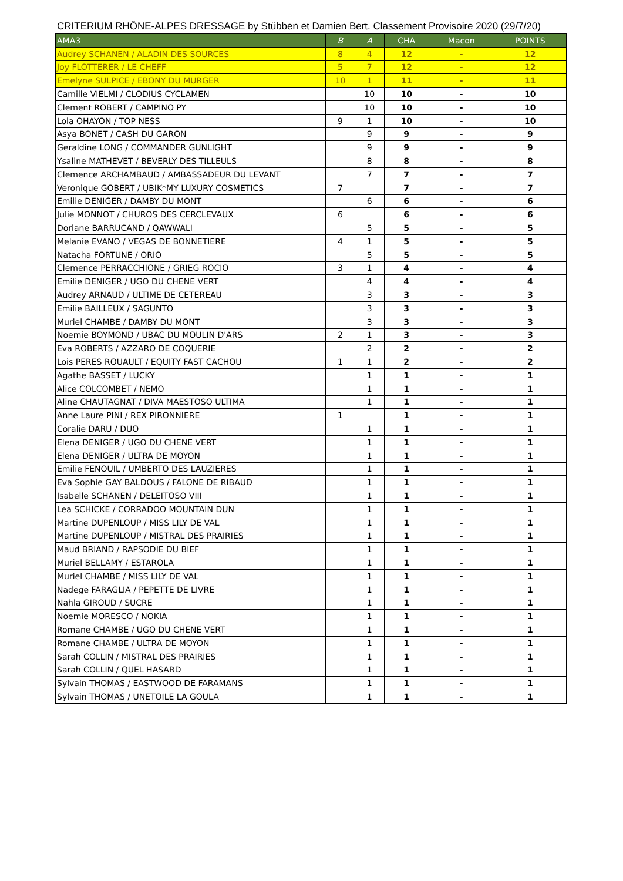CRITERIUM RHÔNE-ALPES DRESSAGE by Stübben et Damien Bert. Classement Provisoire 2020 (29/7/20)
| AMA3 | B | A | CHA | Macon | POINTS |
| --- | --- | --- | --- | --- | --- |
| Audrey SCHANEN / ALADIN DES SOURCES | 8 | 4 | 12 | - | 12 |
| Joy FLOTTERER / LE CHEFF | 5 | 7 | 12 | - | 12 |
| Emelyne SULPICE / EBONY DU MURGER | 10 | 1 | 11 | - | 11 |
| Camille VIELMI / CLODIUS CYCLAMEN | | 10 | 10 | - | 10 |
| Clement ROBERT / CAMPINO PY | | 10 | 10 | - | 10 |
| Lola OHAYON / TOP NESS | 9 | 1 | 10 | - | 10 |
| Asya BONET / CASH DU GARON | | 9 | 9 | - | 9 |
| Geraldine LONG / COMMANDER GUNLIGHT | | 9 | 9 | - | 9 |
| Ysaline MATHEVET / BEVERLY DES TILLEULS | | 8 | 8 | - | 8 |
| Clemence ARCHAMBAUD / AMBASSADEUR DU LEVANT | | 7 | 7 | - | 7 |
| Veronique GOBERT / UBIK*MY LUXURY COSMETICS | 7 | | 7 | - | 7 |
| Emilie DENIGER / DAMBY DU MONT | | 6 | 6 | - | 6 |
| Julie MONNOT / CHUROS DES CERCLEVAUX | 6 | | 6 | - | 6 |
| Doriane BARRUCAND / QAWWALI | | 5 | 5 | - | 5 |
| Melanie EVANO / VEGAS DE BONNETIERE | 4 | 1 | 5 | - | 5 |
| Natacha FORTUNE / ORIO | | 5 | 5 | - | 5 |
| Clemence PERRACCHIONE / GRIEG ROCIO | 3 | 1 | 4 | - | 4 |
| Emilie DENIGER / UGO DU CHENE VERT | | 4 | 4 | - | 4 |
| Audrey ARNAUD / ULTIME DE CETEREAU | | 3 | 3 | - | 3 |
| Emilie BAILLEUX / SAGUNTO | | 3 | 3 | - | 3 |
| Muriel CHAMBE / DAMBY DU MONT | | 3 | 3 | - | 3 |
| Noemie BOYMOND / UBAC DU MOULIN D'ARS | 2 | 1 | 3 | - | 3 |
| Eva ROBERTS / AZZARO DE COQUERIE | | 2 | 2 | - | 2 |
| Lois PERES ROUAULT / EQUITY FAST CACHOU | 1 | 1 | 2 | - | 2 |
| Agathe BASSET / LUCKY | | 1 | 1 | - | 1 |
| Alice COLCOMBET / NEMO | | 1 | 1 | - | 1 |
| Aline CHAUTAGNAT / DIVA MAESTOSO ULTIMA | | 1 | 1 | - | 1 |
| Anne Laure PINI / REX PIRONNIERE | 1 | | 1 | - | 1 |
| Coralie DARU / DUO | | 1 | 1 | - | 1 |
| Elena DENIGER / UGO DU CHENE VERT | | 1 | 1 | - | 1 |
| Elena DENIGER / ULTRA DE MOYON | | 1 | 1 | - | 1 |
| Emilie FENOUIL / UMBERTO DES LAUZIERES | | 1 | 1 | - | 1 |
| Eva Sophie GAY BALDOUS / FALONE DE RIBAUD | | 1 | 1 | - | 1 |
| Isabelle SCHANEN / DELEITOSO VIII | | 1 | 1 | - | 1 |
| Lea SCHICKE / CORRADOO MOUNTAIN DUN | | 1 | 1 | - | 1 |
| Martine DUPENLOUP / MISS LILY DE VAL | | 1 | 1 | - | 1 |
| Martine DUPENLOUP / MISTRAL DES PRAIRIES | | 1 | 1 | - | 1 |
| Maud BRIAND / RAPSODIE DU BIEF | | 1 | 1 | - | 1 |
| Muriel BELLAMY / ESTAROLA | | 1 | 1 | - | 1 |
| Muriel CHAMBE / MISS LILY DE VAL | | 1 | 1 | - | 1 |
| Nadege FARAGLIA / PEPETTE DE LIVRE | | 1 | 1 | - | 1 |
| Nahla GIROUD / SUCRE | | 1 | 1 | - | 1 |
| Noemie MORESCO / NOKIA | | 1 | 1 | - | 1 |
| Romane CHAMBE / UGO DU CHENE VERT | | 1 | 1 | - | 1 |
| Romane CHAMBE / ULTRA DE MOYON | | 1 | 1 | - | 1 |
| Sarah COLLIN / MISTRAL DES PRAIRIES | | 1 | 1 | - | 1 |
| Sarah COLLIN / QUEL HASARD | | 1 | 1 | - | 1 |
| Sylvain THOMAS / EASTWOOD DE FARAMANS | | 1 | 1 | - | 1 |
| Sylvain THOMAS / UNETOILE LA GOULA | | 1 | 1 | - | 1 |